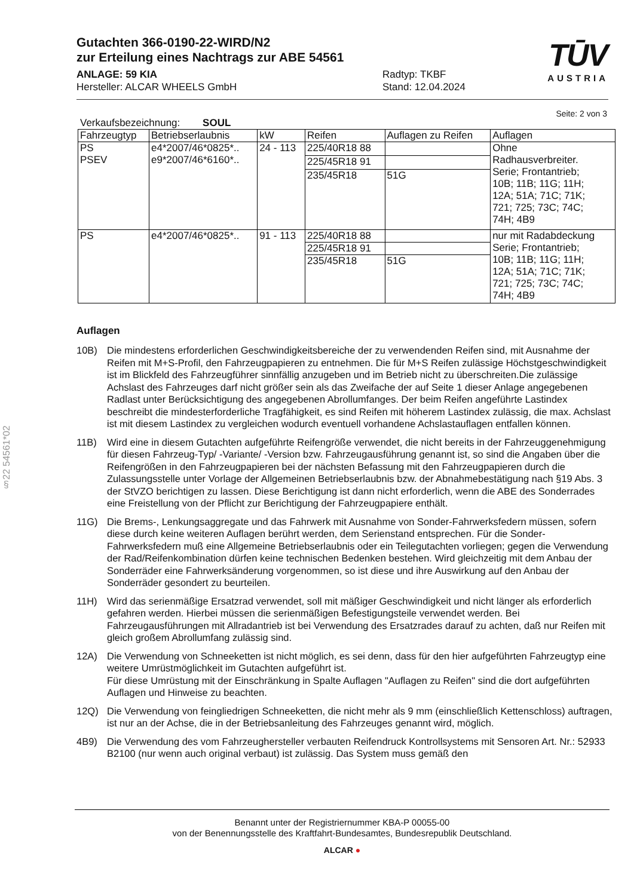§22 54561*02
Gutachten 366-0190-22-WIRD/N2
zur Erteilung eines Nachtrags zur ABE 54561
ANLAGE: 59 KIA
Hersteller: ALCAR WHEELS GmbH
Radtyp: TKBF
Stand: 12.04.2024
TŪV
AUSTRIA
Seite: 2 von 3
Verkaufsbezeichnung: SOUL
| Fahrzeugtyp | Betriebserlaubnis | kW | Reifen | Auflagen zu Reifen | Auflagen |
| --- | --- | --- | --- | --- | --- |
| PS PSEV | e4*2007/46*0825*.. e9*2007/46*6160*.. | 24 - 113 | 225/40R18 88 | | Ohne Radhausverbreiter. Serie; Frontantrieb; 10B; 11B; 11G; 11H; 12A; 51A; 71C; 71K; 721; 725; 73C; 74C; 74H; 4B9 |
| | | | 225/45R18 91 | | |
| | | | 235/45R18 | 51G | |
| PS | e4*2007/46*0825*.. | 91 - 113 | 225/40R18 88 | | nur mit Radabdeckung Serie; Frontantrieb; 10B; 11B; 11G; 11H; 12A; 51A; 71C; 71K; 721; 725; 73C; 74C; 74H; 4B9 |
| | | | 225/45R18 91 | | |
| | | | 235/45R18 | 51G | |
Auflagen
10B) Die mindestens erforderlichen Geschwindigkeitsbereiche der zu verwendenden Reifen sind, mit Ausnahme der Reifen mit M+S-Profil, den Fahrzeugpapieren zu entnehmen. Die für M+S Reifen zulässige Höchstgeschwindigkeit ist im Blickfeld des Fahrzeugführer sinnfällig anzugeben und im Betrieb nicht zu überschreiten.Die zulässige Achslast des Fahrzeuges darf nicht größer sein als das Zweifache der auf Seite 1 dieser Anlage angegebenen Radlast unter Berücksichtigung des angegebenen Abrollumfanges. Der beim Reifen angeführte Lastindex beschreibt die mindesterforderliche Tragfähigkeit, es sind Reifen mit höherem Lastindex zulässig, die max. Achslast ist mit diesem Lastindex zu vergleichen wodurch eventuell vorhandene Achslastauflagen entfallen können.
11B) Wird eine in diesem Gutachten aufgeführte Reifengröße verwendet, die nicht bereits in der Fahrzeuggenehmigung für diesen Fahrzeug-Typ/ -Variante/ -Version bzw. Fahrzeugausführung genannt ist, so sind die Angaben über die Reifengrößen in den Fahrzeugpapieren bei der nächsten Befassung mit den Fahrzeugpapieren durch die Zulassungsstelle unter Vorlage der Allgemeinen Betriebserlaubnis bzw. der Abnahmebestätigung nach §19 Abs. 3 der StVZO berichtigen zu lassen. Diese Berichtigung ist dann nicht erforderlich, wenn die ABE des Sonderrades eine Freistellung von der Pflicht zur Berichtigung der Fahrzeugpapiere enthält.
11G) Die Brems-, Lenkungsaggregate und das Fahrwerk mit Ausnahme von Sonder-Fahrwerksfedern müssen, sofern diese durch keine weiteren Auflagen berührt werden, dem Serienstand entsprechen. Für die Sonder-Fahrwerksfedern muß eine Allgemeine Betriebserlaubnis oder ein Teilegutachten vorliegen; gegen die Verwendung der Rad/Reifenkombination dürfen keine technischen Bedenken bestehen. Wird gleichzeitig mit dem Anbau der Sonderräder eine Fahrwerksänderung vorgenommen, so ist diese und ihre Auswirkung auf den Anbau der Sonderräder gesondert zu beurteilen.
11H) Wird das serienmäßige Ersatzrad verwendet, soll mit mäßiger Geschwindigkeit und nicht länger als erforderlich gefahren werden. Hierbei müssen die serienmäßigen Befestigungsteile verwendet werden. Bei Fahrzeugausführungen mit Allradantrieb ist bei Verwendung des Ersatzrades darauf zu achten, daß nur Reifen mit gleich großem Abrollumfang zulässig sind.
12A) Die Verwendung von Schneeketten ist nicht möglich, es sei denn, dass für den hier aufgeführten Fahrzeugtyp eine weitere Umrüstmöglichkeit im Gutachten aufgeführt ist.
Für diese Umrüstung mit der Einschränkung in Spalte Auflagen "Auflagen zu Reifen" sind die dort aufgeführten Auflagen und Hinweise zu beachten.
12Q) Die Verwendung von feingliedrigen Schneeketten, die nicht mehr als 9 mm (einschließlich Kettenschloss) auftragen, ist nur an der Achse, die in der Betriebsanleitung des Fahrzeuges genannt wird, möglich.
4B9) Die Verwendung des vom Fahrzeughersteller verbauten Reifendruck Kontrollsystems mit Sensoren Art. Nr.: 52933 B2100 (nur wenn auch original verbaut) ist zulässig. Das System muss gemäß den
Benannt unter der Registriernummer KBA-P 00055-00
von der Benennungsstelle des Kraftfahrt-Bundesamtes, Bundesrepublik Deutschland.
ALCAR ●